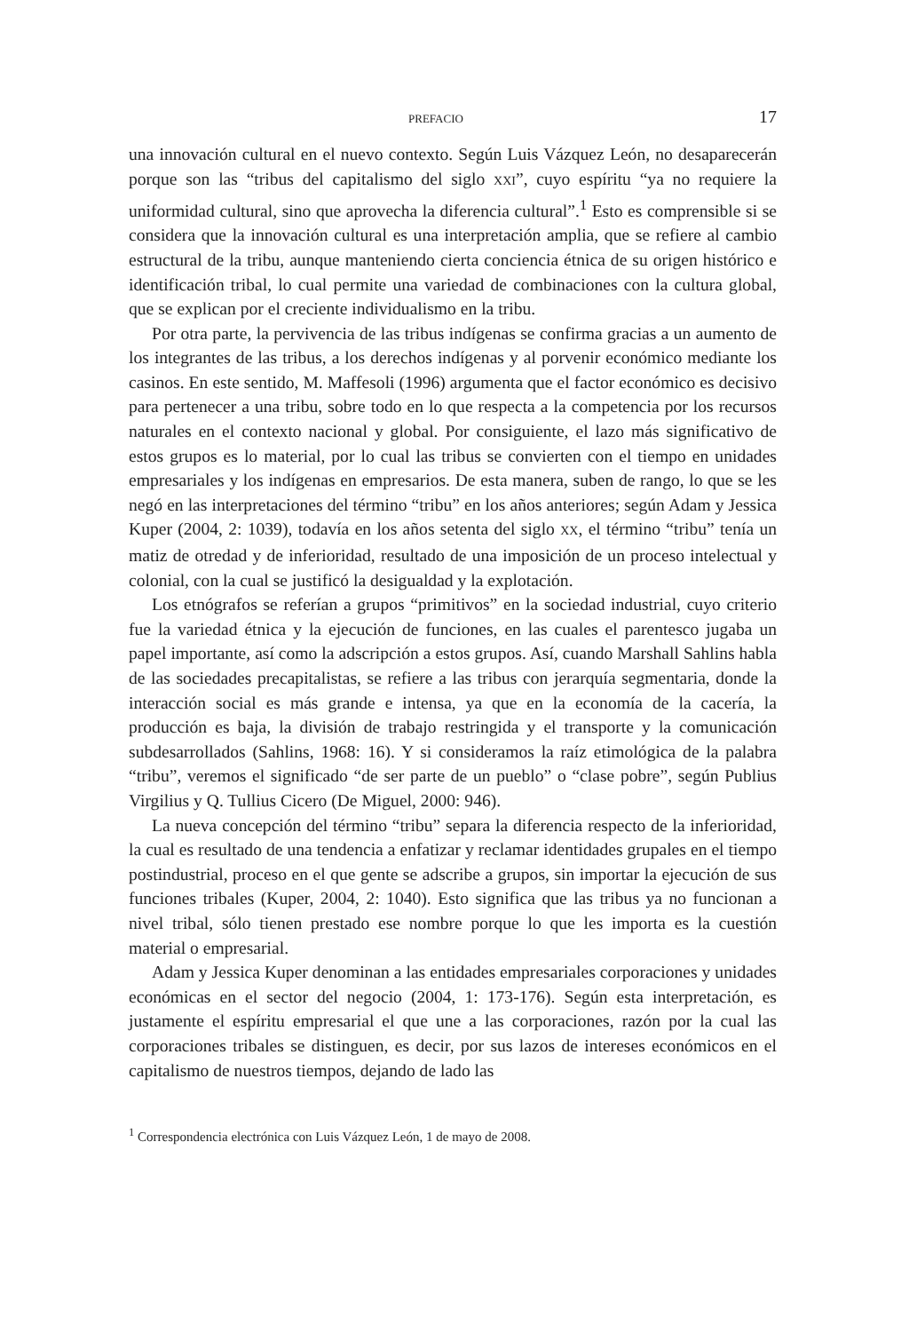PREFACIO 17
una innovación cultural en el nuevo contexto. Según Luis Vázquez León, no desaparecerán porque son las “tribus del capitalismo del siglo XXI”, cuyo espíritu “ya no requiere la uniformidad cultural, sino que aprovecha la diferencia cultural”.<sup>1</sup> Esto es comprensible si se considera que la innovación cultural es una interpretación amplia, que se refiere al cambio estructural de la tribu, aunque manteniendo cierta conciencia étnica de su origen histórico e identificación tribal, lo cual permite una variedad de combinaciones con la cultura global, que se explican por el creciente individualismo en la tribu.
Por otra parte, la pervivencia de las tribus indígenas se confirma gracias a un aumento de los integrantes de las tribus, a los derechos indígenas y al porvenir económico mediante los casinos. En este sentido, M. Maffesoli (1996) argumenta que el factor económico es decisivo para pertenecer a una tribu, sobre todo en lo que respecta a la competencia por los recursos naturales en el contexto nacional y global. Por consiguiente, el lazo más significativo de estos grupos es lo material, por lo cual las tribus se convierten con el tiempo en unidades empresariales y los indígenas en empresarios. De esta manera, suben de rango, lo que se les negó en las interpretaciones del término “tribu” en los años anteriores; según Adam y Jessica Kuper (2004, 2: 1039), todavía en los años setenta del siglo XX, el término “tribu” tenía un matiz de otredad y de inferioridad, resultado de una imposición de un proceso intelectual y colonial, con la cual se justificó la desigualdad y la explotación.
Los etnógrafos se referían a grupos “primitivos” en la sociedad industrial, cuyo criterio fue la variedad étnica y la ejecución de funciones, en las cuales el parentesco jugaba un papel importante, así como la adscripción a estos grupos. Así, cuando Marshall Sahlins habla de las sociedades precapitalistas, se refiere a las tribus con jerarquía segmentaria, donde la interacción social es más grande e intensa, ya que en la economía de la cacería, la producción es baja, la división de trabajo restringida y el transporte y la comunicación subdesarrollados (Sahlins, 1968: 16). Y si consideramos la raíz etimológica de la palabra “tribu”, veremos el significado “de ser parte de un pueblo” o “clase pobre”, según Publius Virgilius y Q. Tullius Cicero (De Miguel, 2000: 946).
La nueva concepción del término “tribu” separa la diferencia respecto de la inferioridad, la cual es resultado de una tendencia a enfatizar y reclamar identidades grupales en el tiempo postindustrial, proceso en el que gente se adscribe a grupos, sin importar la ejecución de sus funciones tribales (Kuper, 2004, 2: 1040). Esto significa que las tribus ya no funcionan a nivel tribal, sólo tienen prestado ese nombre porque lo que les importa es la cuestión material o empresarial.
Adam y Jessica Kuper denominan a las entidades empresariales corporaciones y unidades económicas en el sector del negocio (2004, 1: 173-176). Según esta interpretación, es justamente el espíritu empresarial el que une a las corporaciones, razón por la cual las corporaciones tribales se distinguen, es decir, por sus lazos de intereses económicos en el capitalismo de nuestros tiempos, dejando de lado las
<sup>1</sup> Correspondencia electrónica con Luis Vázquez León, 1 de mayo de 2008.